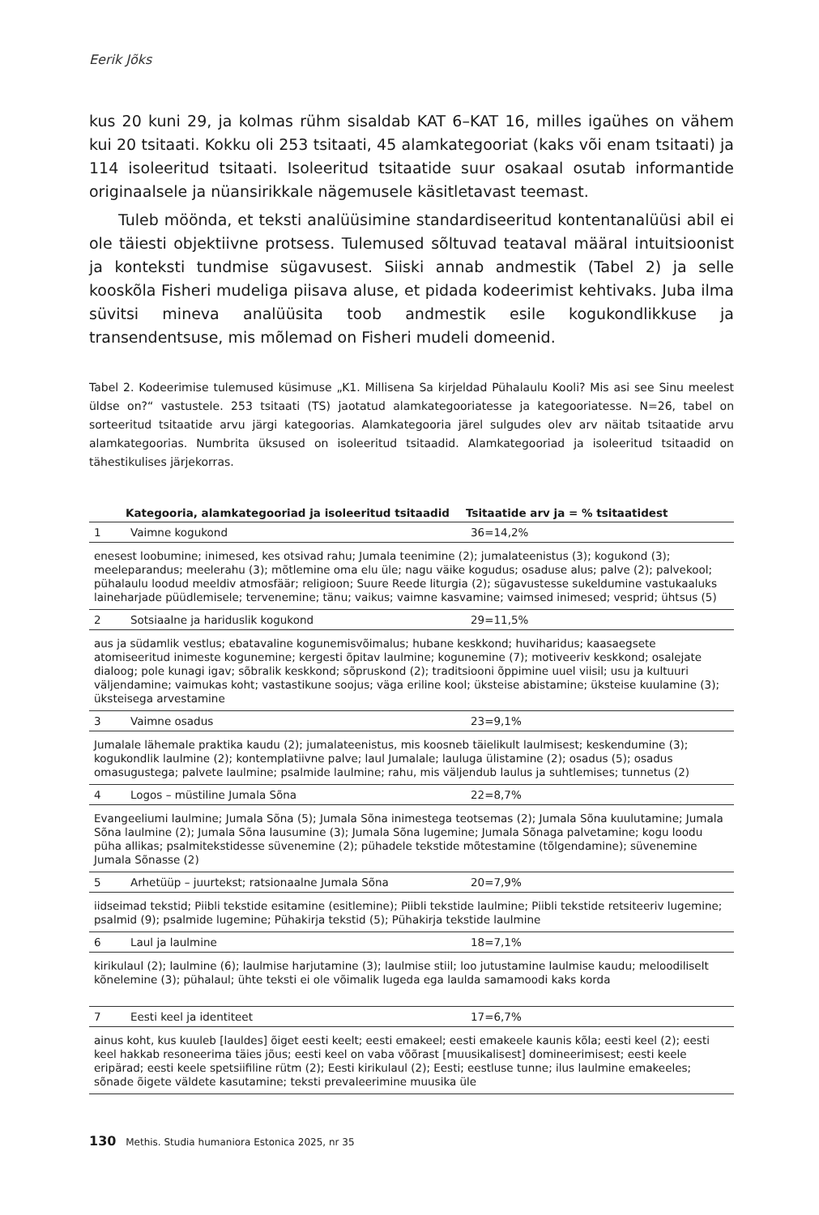Eerik Jõks
kus 20 kuni 29, ja kolmas rühm sisaldab KAT 6–KAT 16, milles igaühes on vähem kui 20 tsitaati. Kokku oli 253 tsitaati, 45 alamkategooriat (kaks või enam tsitaati) ja 114 isoleeritud tsitaati. Isoleeritud tsitaatide suur osakaal osutab informantide originaalsele ja nüansirikkale nägemusele käsitletavast teemast.
Tuleb möönda, et teksti analüüsimine standardiseeritud kontentanalüüsi abil ei ole täiesti objektiivne protsess. Tulemused sõltuvad teataval määral intuitsioonist ja konteksti tundmise sügavusest. Siiski annab andmestik (Tabel 2) ja selle kooskõla Fisheri mudeliga piisava aluse, et pidada kodeerimist kehtivaks. Juba ilma süvitsi mineva analüüsita toob andmestik esile kogukondlikkuse ja transendentsuse, mis mõlemad on Fisheri mudeli domeenid.
Tabel 2. Kodeerimise tulemused küsimuse „K1. Millisena Sa kirjeldad Pühalaulu Kooli? Mis asi see Sinu meelest üldse on?“ vastustele. 253 tsitaati (TS) jaotatud alamkategooriatesse ja kategooriatesse. N=26, tabel on sorteeritud tsitaatide arvu järgi kategoorias. Alamkategooria järel sulgudes olev arv näitab tsitaatide arvu alamkategoorias. Numbrita üksused on isoleeritud tsitaadid. Alamkategooriad ja isoleeritud tsitaadid on tähestikulises järjekorras.
| | Kategooria, alamkategooriad ja isoleeritud tsitaadid | Tsitaatide arv ja = % tsitaatidest |
| --- | --- | --- |
| 1 | Vaimne kogukond | 36=14,2% |
| enesest loobumine; inimesed, kes otsivad rahu; Jumala teenimine (2); jumalateenistus (3); kogukond (3); meeleparandus; meelerahu (3); mõtlemine oma elu üle; nagu väike kogudus; osaduse alus; palve (2); palvekool; pühalaulu loodud meeldiv atmosfäär; religioon; Suure Reede liturgia (2); sügavustesse sukeldumine vastukaaluks laineharjade püüdlemisele; tervenemine; tänu; vaikus; vaimne kasvamine; vaimsed inimesed; vesprid; ühtsus (5) | | |
| 2 | Sotsiaalne ja hariduslik kogukond | 29=11,5% |
| aus ja südamlik vestlus; ebatavaline kogunemisvõimalus; hubane keskkond; huviharidus; kaasaegsete atomiseeritud inimeste kogunemine; kergesti õpitav laulmine; kogunemine (7); motiveeriv keskkond; osalejate dialoog; pole kunagi igav; sõbralik keskkond; sõpruskond (2); traditsiooni õppimine uuel viisil; usu ja kultuuri väljendamine; vaimukas koht; vastastikune soojus; väga eriline kool; üksteise abistamine; üksteise kuulamine (3); üksteisega arvestamine | | |
| 3 | Vaimne osadus | 23=9,1% |
| Jumalale lähemale praktika kaudu (2); jumalateenistus, mis koosneb täielikult laulmisest; keskendumine (3); kogukondlik laulmine (2); kontemplatiivne palve; laul Jumalale; lauluga ülistamine (2); osadus (5); osadus omasugustega; palvete laulmine; psalmide laulmine; rahu, mis väljendub laulus ja suhtlemises; tunnetus (2) | | |
| 4 | Logos – müstiline Jumala Sõna | 22=8,7% |
| Evangeeliumi laulmine; Jumala Sõna (5); Jumala Sõna inimestega teotsemas (2); Jumala Sõna kuulutamine; Jumala Sõna laulmine (2); Jumala Sõna lausumine (3); Jumala Sõna lugemine; Jumala Sõnaga palvetamine; kogu loodu püha allikas; psalmitekstidesse süvenemine (2); pühadele tekstide mõtestamine (tõlgendamine); süvenemine Jumala Sõnasse (2) | | |
| 5 | Arhetüüp – juurtekst; ratsionaalne Jumala Sõna | 20=7,9% |
| iidseimad tekstid; Piibli tekstide esitamine (esitlemine); Piibli tekstide laulmine; Piibli tekstide retsiteeriv lugemine; psalmid (9); psalmide lugemine; Pühakirja tekstid (5); Pühakirja tekstide laulmine | | |
| 6 | Laul ja laulmine | 18=7,1% |
| kirikulaul (2); laulmine (6); laulmise harjutamine (3); laulmise stiil; loo jutustamine laulmise kaudu; meloodiliselt kõnelemine (3); pühalaul; ühte teksti ei ole võimalik lugeda ega laulda samamoodi kaks korda | | |
| 7 | Eesti keel ja identiteet | 17=6,7% |
| ainus koht, kus kuuleb [lauldes] õiget eesti keelt; eesti emakeel; eesti emakeele kaunis kõla; eesti keel (2); eesti keel hakkab resoneerima täies jõus; eesti keel on vaba võõrast [muusikalisest] domineerimisest; eesti keele eripärad; eesti keele spetsiifiline rütm (2); Eesti kirikulaul (2); Eesti; eestluse tunne; ilus laulmine emakeeles; sõnade õigete väldete kasutamine; teksti prevaleerimine muusika üle | | |
130 Methis. Studia humaniora Estonica 2025, nr 35